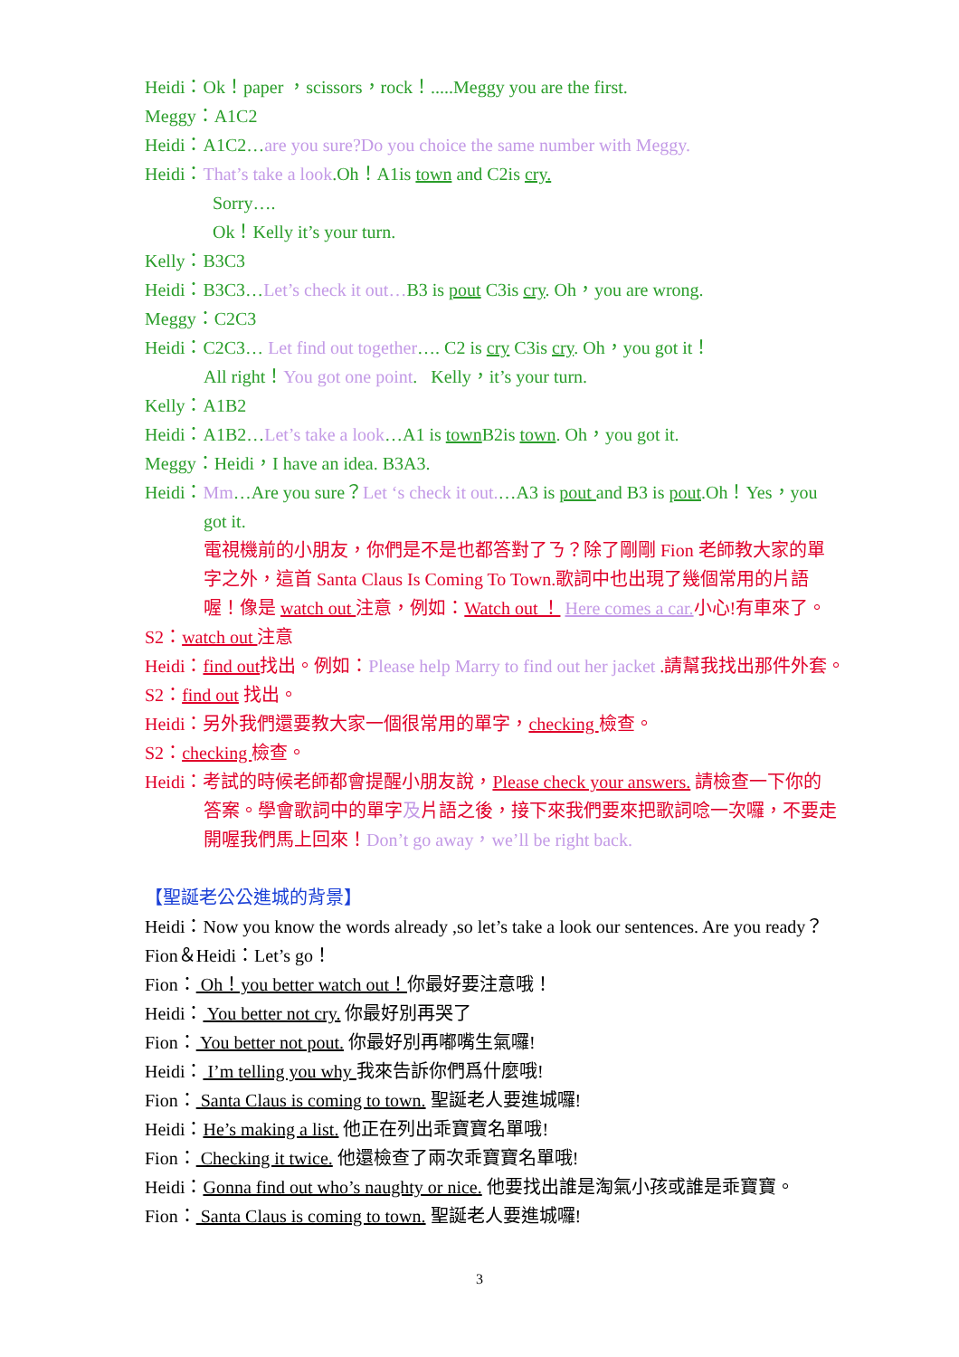Heidi：Ok！paper ，scissors，rock！.....Meggy you are the first.
Meggy：A1C2
Heidi：A1C2…are you sure?Do you choice the same number with Meggy.
Heidi：That’s take a look.Oh！A1is town and C2is cry.
Sorry….
Ok！Kelly it’s your turn.
Kelly：B3C3
Heidi：B3C3…Let’s check it out…B3 is pout C3is cry. Oh，you are wrong.
Meggy：C2C3
Heidi：C2C3… Let find out together…. C2 is cry C3is cry. Oh，you got it！
All right！You got one point. Kelly，it’s your turn.
Kelly：A1B2
Heidi：A1B2…Let’s take a look…A1 is town B2is town. Oh，you got it.
Meggy：Heidi，I have an idea. B3A3.
Heidi：Mm…Are you sure？Let ‘s check it out.…A3 is pout and B3 is pout.Oh！Yes，you
got it.
電視機前的小朋友，你們是不是也都答對了ㄋ？除了剛剛 Fion 老師教大家的單
字之外，這首 Santa Claus Is Coming To Town.歌詞中也出現了幾個常用的片語
喔！像是 watch out 注意，例如：Watch out ！ Here comes a car. 小心!有車來了。
S2：watch out 注意
Heidi：find out找出。例如：Please help Marry to find out her jacket .請幫我找出那件外套。
S2：find out 找出。
Heidi：另外我們還要教大家一個很常用的單字，checking 檢查。
S2：checking 檢查。
Heidi：考試的時候老師都會提醒小朋友說，Please check your answers. 請檢查一下你的
答案。學會歌詞中的單字及片語之後，接下來我們要來把歌詞唸一次囉，不要走
開喔我們馬上回來！Don’t go away，we’ll be right back.
【聖誕老公公進城的背景】
Heidi：Now you know the words already ,so let’s take a look our sentences. Are you ready？
Fion＆Heidi：Let’s go！
Fion： Oh！you better watch out！你最好要注意哦！
Heidi： You better not cry. 你最好別再哭了
Fion： You better not pout. 你最好別再嘟嘴生氣囉!
Heidi： I’m telling you why 我來告訴你們爲什麼哦!
Fion： Santa Claus is coming to town. 聖誕老人要進城囉!
Heidi：He’s making a list. 他正在列出乖寶寶名單哦!
Fion： Checking it twice. 他還檢查了兩次乖寶寶名單哦!
Heidi：Gonna find out who’s naughty or nice. 他要找出誰是淘氣小孩或誰是乖寶寶。
Fion： Santa Claus is coming to town. 聖誕老人要進城囉!
3